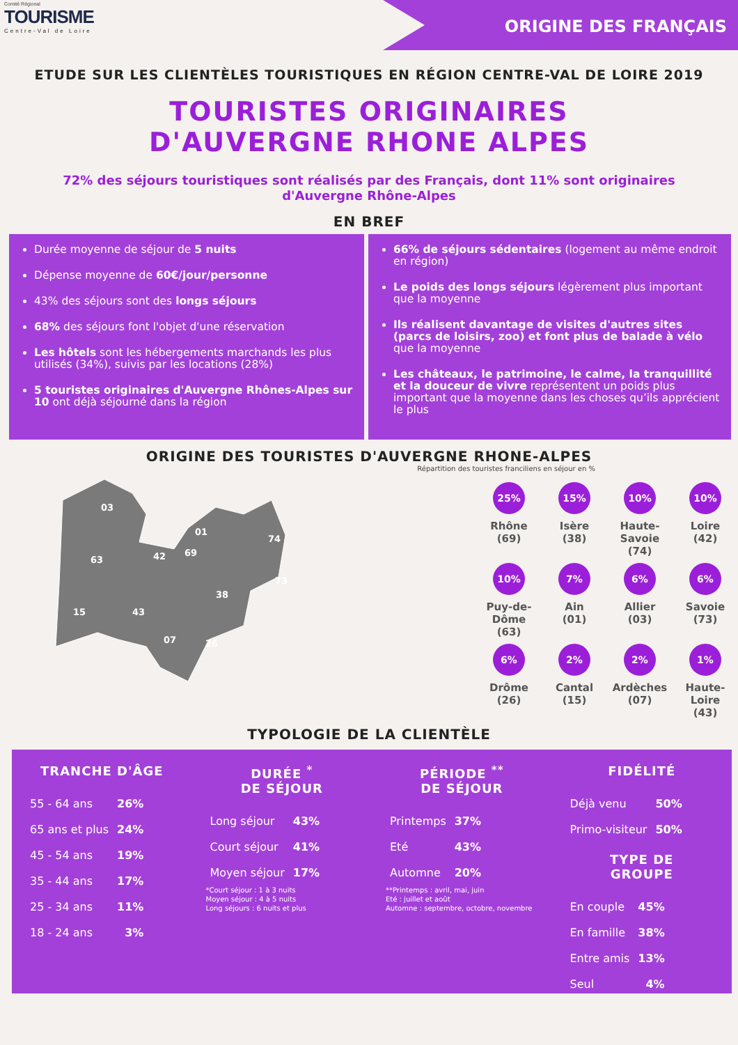Comité Régional
TOURISME
Centre-Val de Loire
ORIGINE DES FRANÇAIS
ETUDE SUR LES CLIENTÈLES TOURISTIQUES EN RÉGION CENTRE-VAL DE LOIRE 2019
TOURISTES ORIGINAIRES
D'AUVERGNE RHONE ALPES
72% des séjours touristiques sont réalisés par des Français, dont 11% sont originaires d'Auvergne Rhône-Alpes
EN BREF
Durée moyenne de séjour de 5 nuits
Dépense moyenne de 60€/jour/personne
43% des séjours sont des longs séjours
68% des séjours font l'objet d'une réservation
Les hôtels sont les hébergements marchands les plus utilisés (34%), suivis par les locations (28%)
5 touristes originaires d'Auvergne Rhônes-Alpes sur 10 ont déjà séjourné dans la région
66% de séjours sédentaires (logement au même endroit en région)
Le poids des longs séjours légèrement plus important que la moyenne
Ils réalisent davantage de visites d'autres sites (parcs de loisirs, zoo) et font plus de balade à vélo que la moyenne
Les châteaux, le patrimoine, le calme, la tranquillité et la douceur de vivre représentent un poids plus important que la moyenne dans les choses qu’ils apprécient le plus
ORIGINE DES TOURISTES D'AUVERGNE RHONE-ALPES
Répartition des touristes franciliens en séjour en %
03
01
74
63
42
69
73
38
15
43
07
26
25%
Rhône
(69)
15%
Isère
(38)
10%
Haute-
Savoie
(74)
10%
Loire
(42)
10%
Puy-de-
Dôme
(63)
7%
Ain
(01)
6%
Allier
(03)
6%
Savoie
(73)
6%
Drôme
(26)
2%
Cantal
(15)
2%
Ardèches
(07)
1%
Haute-
Loire
(43)
TYPOLOGIE DE LA CLIENTÈLE
TRANCHE D'ÂGE
| 55 - 64 ans | 26% |
| 65 ans et plus | 24% |
| 45 - 54 ans | 19% |
| 35 - 44 ans | 17% |
| 25 - 34 ans | 11% |
| 18 - 24 ans | 3% |
DURÉE <sup>*</sup>
DE SÉJOUR
| Long séjour | 43% |
| Court séjour | 41% |
| Moyen séjour | 17% |
*Court séjour : 1 à 3 nuits
Moyen séjour : 4 à 5 nuits
Long séjours : 6 nuits et plus
PÉRIODE <sup>**</sup>
DE SÉJOUR
| Printemps | 37% |
| Eté | 43% |
| Automne | 20% |
**Printemps : avril, mai, juin
Eté : juillet et août
Automne : septembre, octobre, novembre
FIDÉLITÉ
| Déjà venu | 50% |
| Primo-visiteur | 50% |
TYPE DE
GROUPE
| En couple | 45% |
| En famille | 38% |
| Entre amis | 13% |
| Seul | 4% |